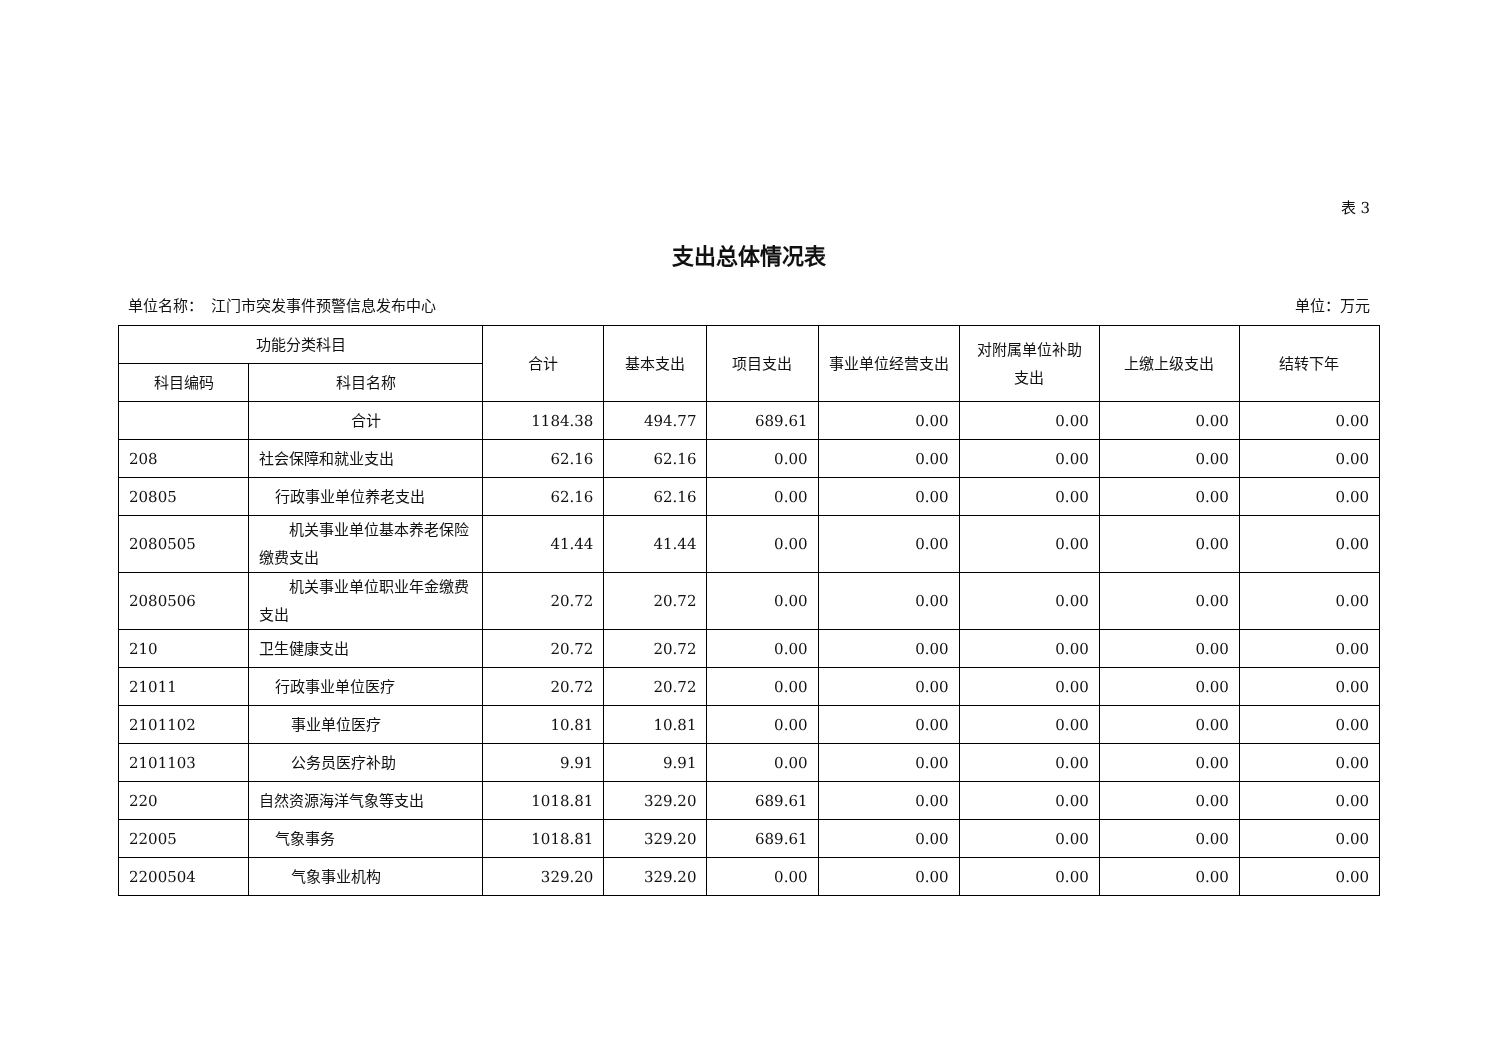表 3
支出总体情况表
单位名称：　江门市突发事件预警信息发布中心 单位：万元
| 功能分类科目 | | 合计 | 基本支出 | 项目支出 | 事业单位经营支出 | 对附属单位补助支出 | 上缴上级支出 | 结转下年 |
| --- | --- | --- | --- | --- | --- | --- | --- | --- |
| 科目编码 | 科目名称 | | | | | | | |
| | 合计 | 1184.38 | 494.77 | 689.61 | 0.00 | 0.00 | 0.00 | 0.00 |
| 208 | 社会保障和就业支出 | 62.16 | 62.16 | 0.00 | 0.00 | 0.00 | 0.00 | 0.00 |
| 20805 | 行政事业单位养老支出 | 62.16 | 62.16 | 0.00 | 0.00 | 0.00 | 0.00 | 0.00 |
| 2080505 | 机关事业单位基本养老保险缴费支出 | 41.44 | 41.44 | 0.00 | 0.00 | 0.00 | 0.00 | 0.00 |
| 2080506 | 机关事业单位职业年金缴费支出 | 20.72 | 20.72 | 0.00 | 0.00 | 0.00 | 0.00 | 0.00 |
| 210 | 卫生健康支出 | 20.72 | 20.72 | 0.00 | 0.00 | 0.00 | 0.00 | 0.00 |
| 21011 | 行政事业单位医疗 | 20.72 | 20.72 | 0.00 | 0.00 | 0.00 | 0.00 | 0.00 |
| 2101102 | 事业单位医疗 | 10.81 | 10.81 | 0.00 | 0.00 | 0.00 | 0.00 | 0.00 |
| 2101103 | 公务员医疗补助 | 9.91 | 9.91 | 0.00 | 0.00 | 0.00 | 0.00 | 0.00 |
| 220 | 自然资源海洋气象等支出 | 1018.81 | 329.20 | 689.61 | 0.00 | 0.00 | 0.00 | 0.00 |
| 22005 | 气象事务 | 1018.81 | 329.20 | 689.61 | 0.00 | 0.00 | 0.00 | 0.00 |
| 2200504 | 气象事业机构 | 329.20 | 329.20 | 0.00 | 0.00 | 0.00 | 0.00 | 0.00 |